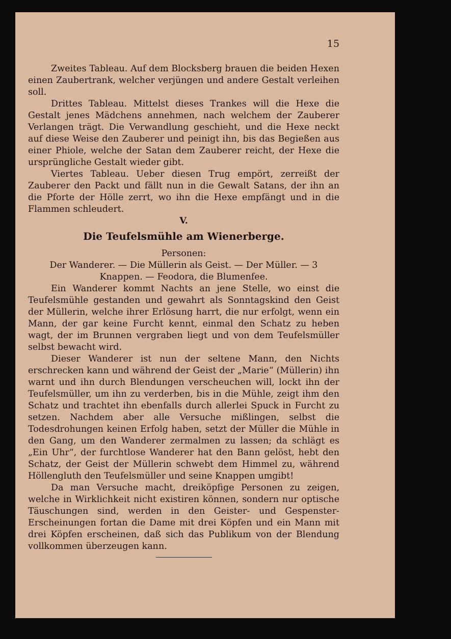15
Zweites Tableau. Auf dem Blocksberg brauen die beiden Hexen einen Zaubertrank, welcher verjüngen und andere Gestalt verleihen soll.
Drittes Tableau. Mittelst dieses Trankes will die Hexe die Gestalt jenes Mädchens annehmen, nach welchem der Zauberer Verlangen trägt. Die Verwandlung geschieht, und die Hexe neckt auf diese Weise den Zauberer und peinigt ihn, bis das Begießen aus einer Phiole, welche der Satan dem Zauberer reicht, der Hexe die ursprüngliche Gestalt wieder gibt.
Viertes Tableau. Ueber diesen Trug empört, zerreißt der Zauberer den Packt und fällt nun in die Gewalt Satans, der ihn an die Pforte der Hölle zerrt, wo ihn die Hexe empfängt und in die Flammen schleudert.
V.
Die Teufelsmühle am Wienerberge.
Personen:
Der Wanderer. — Die Müllerin als Geist. — Der Müller. — 3 Knappen. — Feodora, die Blumenfee.
Ein Wanderer kommt Nachts an jene Stelle, wo einst die Teufelsmühle gestanden und gewahrt als Sonntagskind den Geist der Müllerin, welche ihrer Erlösung harrt, die nur erfolgt, wenn ein Mann, der gar keine Furcht kennt, einmal den Schatz zu heben wagt, der im Brunnen vergraben liegt und von dem Teufelsmüller selbst bewacht wird.
Dieser Wanderer ist nun der seltene Mann, den Nichts erschrecken kann und während der Geist der „Marie“ (Müllerin) ihn warnt und ihn durch Blendungen verscheuchen will, lockt ihn der Teufelsmüller, um ihn zu verderben, bis in die Mühle, zeigt ihm den Schatz und trachtet ihn ebenfalls durch allerlei Spuck in Furcht zu setzen. Nachdem aber alle Versuche mißlingen, selbst die Todesdrohungen keinen Erfolg haben, setzt der Müller die Mühle in den Gang, um den Wanderer zermalmen zu lassen; da schlägt es „Ein Uhr“, der furchtlose Wanderer hat den Bann gelöst, hebt den Schatz, der Geist der Müllerin schwebt dem Himmel zu, während Höllengluth den Teufelsmüller und seine Knappen umgibt!
Da man Versuche macht, dreiköpfige Personen zu zeigen, welche in Wirklichkeit nicht existiren können, sondern nur optische Täuschungen sind, werden in den Geister- und Gespenster-Erscheinungen fortan die Dame mit drei Köpfen und ein Mann mit drei Köpfen erscheinen, daß sich das Publikum von der Blendung vollkommen überzeugen kann.